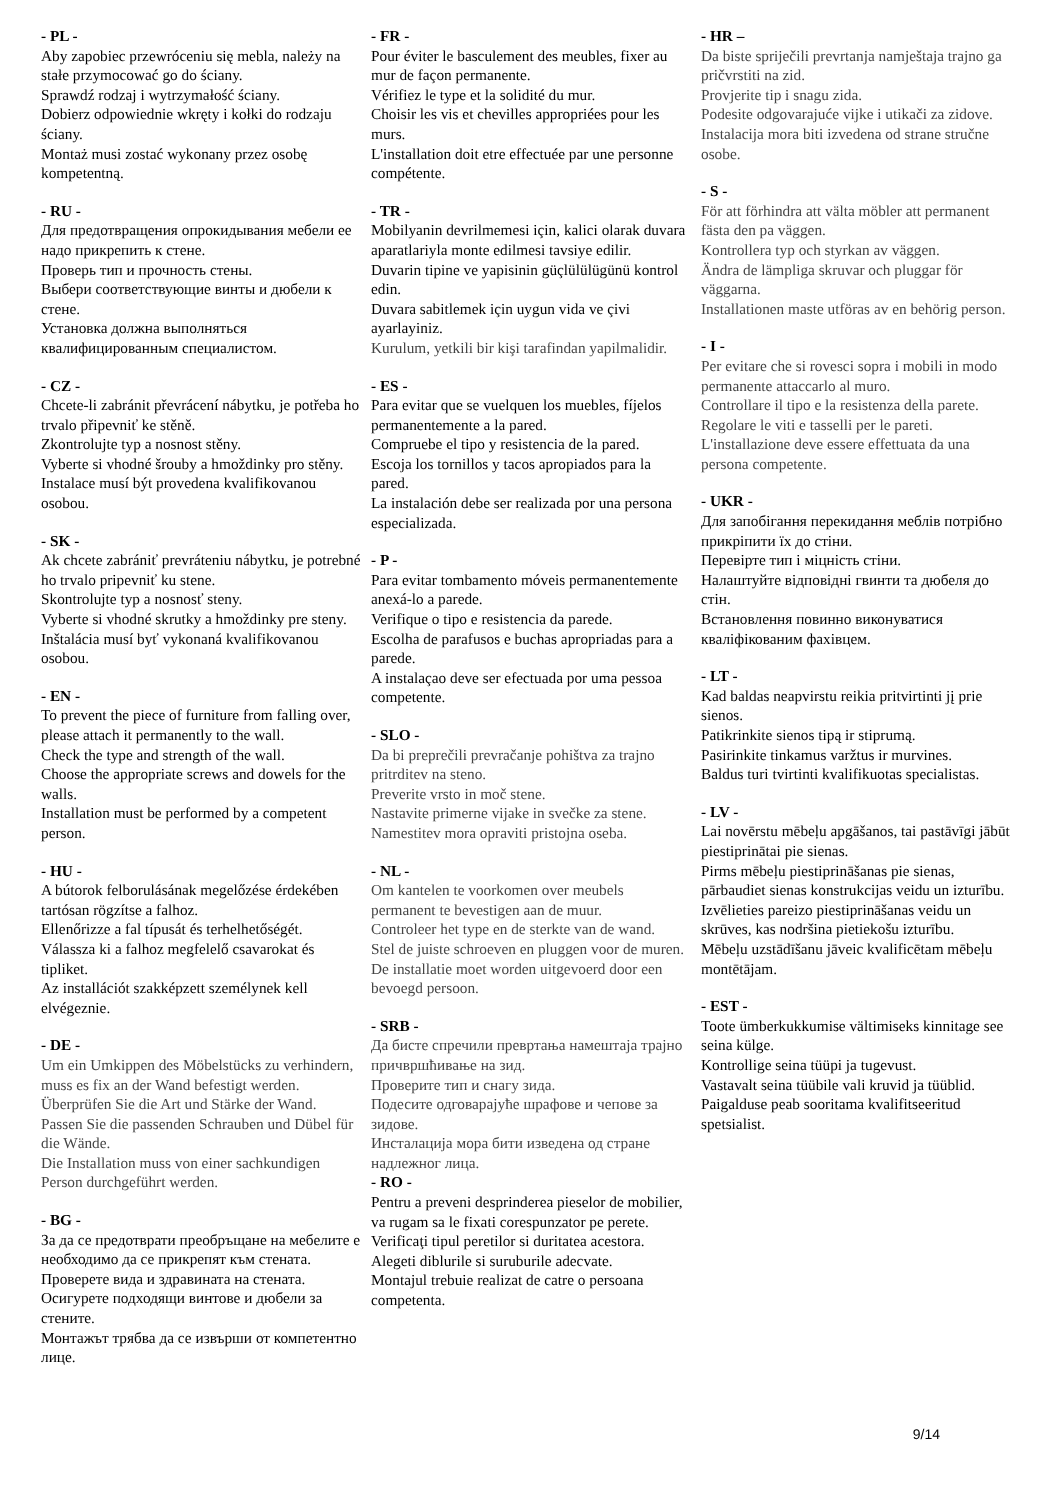- PL -
Aby zapobiec przewróceniu się mebla, należy na stałe przymocować go do ściany.
Sprawdź rodzaj i wytrzymałość ściany.
Dobierz odpowiednie wkręty i kołki do rodzaju ściany.
Montaż musi zostać wykonany przez osobę kompetentną.
- RU -
Для предотвращения опрокидывания мебели ее надо прикрепить к стене.
Проверь тип и прочность стены.
Выбери соответствующие винты и дюбели к стене.
Установка должна выполняться квалифицированным специалистом.
- CZ -
Chcete-li zabránit převrácení nábytku, je potřeba ho trvalo připevniť ke stěně.
Zkontrolujte typ a nosnost stěny.
Vyberte si vhodné šrouby a hmoždinky pro stěny.
Instalace musí být provedena kvalifikovanou osobou.
- SK -
Ak chcete zabrániť prevráteniu nábytku, je potrebné ho trvalo pripevniť ku stene.
Skontrolujte typ a nosnosť steny.
Vyberte si vhodné skrutky a hmoždinky pre steny.
Inštalácia musí byť vykonaná kvalifikovanou osobou.
- EN -
To prevent the piece of furniture from falling over, please attach it permanently to the wall.
Check the type and strength of the wall.
Choose the appropriate screws and dowels for the walls.
Installation must be performed by a competent person.
- HU -
A bútorok felborulásának megelőzése érdekében tartósan rögzítse a falhoz.
Ellenőrizze a fal típusát és terhelhetőségét.
Válassza ki a falhoz megfelelő csavarokat és tipliket.
Az installációt szakképzett személynek kell elvégeznie.
- DE -
Um ein Umkippen des Möbelstücks zu verhindern, muss es fix an der Wand befestigt werden.
Überprüfen Sie die Art und Stärke der Wand.
Passen Sie die passenden Schrauben und Dübel für die Wände.
Die Installation muss von einer sachkundigen Person durchgeführt werden.
- BG -
За да се предотврати преобръщане на мебелите е необходимо да се прикрепят към стената.
Проверете вида и здравината на стената.
Осигурете подходящи винтове и дюбели за стените.
Монтажът трябва да се извърши от компетентно лице.
- FR -
Pour éviter le basculement des meubles, fixer au mur de façon permanente.
Vérifiez le type et la solidité du mur.
Choisir les vis et chevilles appropriées pour les murs.
L'installation doit etre effectuée par une personne compétente.
- TR -
Mobilyanin devrilmemesi için, kalici olarak duvara aparatlariyla monte edilmesi tavsiye edilir.
Duvarin tipine ve yapisinin güçlülülügünü kontrol edin.
Duvara sabitlemek için uygun vida ve çivi ayarlayiniz.
Kurulum, yetkili bir kişi tarafindan yapilmalidir.
- ES -
Para evitar que se vuelquen los muebles, fíjelos permanentemente a la pared.
Compruebe el tipo y resistencia de la pared.
Escoja los tornillos y tacos apropiados para la pared.
La instalación debe ser realizada por una persona especializada.
- P -
Para evitar tombamento móveis permanentemente anexá-lo a parede.
Verifique o tipo e resistencia da parede.
Escolha de parafusos e buchas apropriadas para a parede.
A instalaçao deve ser efectuada por uma pessoa competente.
- SLO -
Da bi preprečili prevračanje pohištva za trajno pritrditev na steno.
Preverite vrsto in moč stene.
Nastavite primerne vijake in svečke za stene.
Namestitev mora opraviti pristojna oseba.
- NL -
Om kantelen te voorkomen over meubels permanent te bevestigen aan de muur.
Controleer het type en de sterkte van de wand.
Stel de juiste schroeven en pluggen voor de muren.
De installatie moet worden uitgevoerd door een bevoegd persoon.
- SRB -
Да бисте спречили превртања намештаја трајно причвршћивање на зид.
Проверите тип и снагу зида.
Подесите одговарајуће шрафове и чепове за зидове.
Инсталација мора бити изведена од стране надлежног лица.
- RO -
Pentru a preveni desprinderea pieselor de mobilier, va rugam sa le fixati corespunzator pe perete.
Verificaţi tipul peretilor si duritatea acestora.
Alegeti diblurile si suruburile adecvate.
Montajul trebuie realizat de catre o persoana competenta.
- HR –
Da biste spriječili prevrtanja namještaja trajno ga pričvrstiti na zid.
Provjerite tip i snagu zida.
Podesite odgovarajuće vijke i utikači za zidove.
Instalacija mora biti izvedena od strane stručne osobe.
- S -
För att förhindra att välta möbler att permanent fästa den pa väggen.
Kontrollera typ och styrkan av väggen.
Ändra de lämpliga skruvar och pluggar för väggarna.
Installationen maste utföras av en behörig person.
- I -
Per evitare che si rovesci sopra i mobili in modo permanente attaccarlo al muro.
Controllare il tipo e la resistenza della parete.
Regolare le viti e tasselli per le pareti.
L'installazione deve essere effettuata da una persona competente.
- UKR -
Для запобігання перекидання меблів потрібно прикріпити їх до стіни.
Перевірте тип і міцність стіни.
Налаштуйте відповідні гвинти та дюбеля до стін.
Встановлення повинно виконуватися кваліфікованим фахівцем.
- LT -
Kad baldas neapvirstu reikia pritvirtinti jį prie sienos.
Patikrinkite sienos tipą ir stiprumą.
Pasirinkite tinkamus varžtus ir murvines.
Baldus turi tvirtinti kvalifikuotas specialistas.
- LV -
Lai novērstu mēbeļu apgāšanos, tai pastāvīgi jābūt piestiprinātai pie sienas.
Pirms mēbeļu piestiprināšanas pie sienas, pārbaudiet sienas konstrukcijas veidu un izturību.
Izvēlieties pareizo piestiprināšanas veidu un skrūves, kas nodršina pietiekošu izturību.
Mēbeļu uzstādīšanu jāveic kvalificētam mēbeļu montētājam.
- EST -
Toote ümberkukkumise vältimiseks kinnitage see seina külge.
Kontrollige seina tüüpi ja tugevust.
Vastavalt seina tüübile vali kruvid ja tüüblid.
Paigalduse peab sooritama kvalifitseeritud spetsialist.
9/14